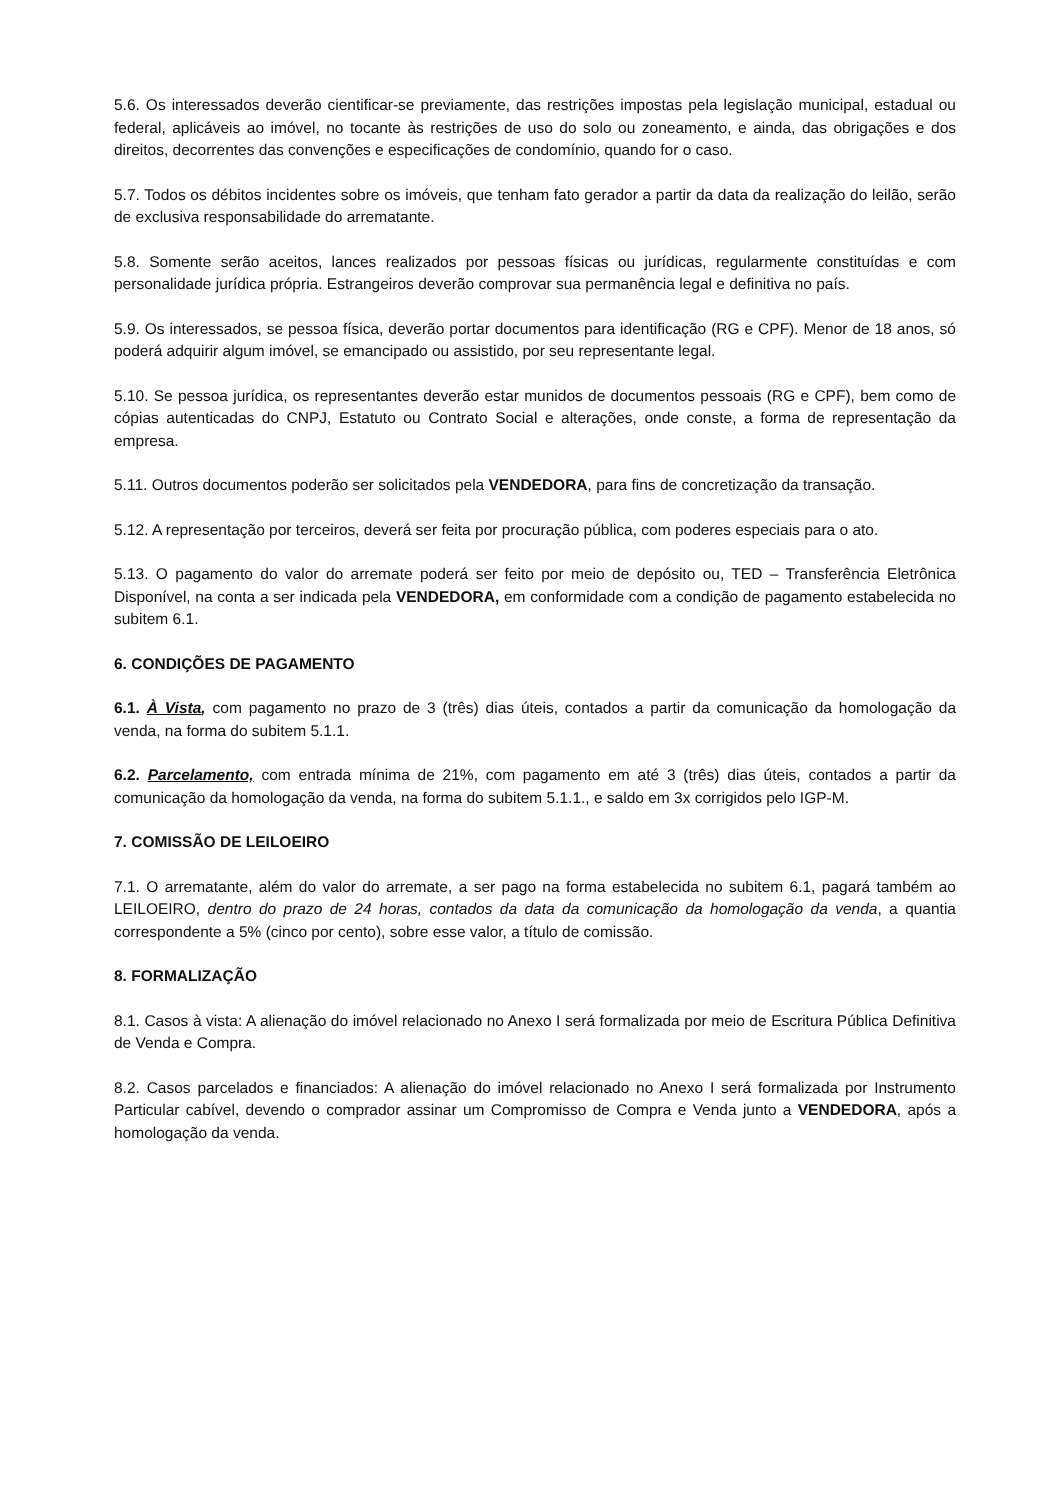5.6. Os interessados deverão cientificar-se previamente, das restrições impostas pela legislação municipal, estadual ou federal, aplicáveis ao imóvel, no tocante às restrições de uso do solo ou zoneamento, e ainda, das obrigações e dos direitos, decorrentes das convenções e especificações de condomínio, quando for o caso.
5.7. Todos os débitos incidentes sobre os imóveis, que tenham fato gerador a partir da data da realização do leilão, serão de exclusiva responsabilidade do arrematante.
5.8. Somente serão aceitos, lances realizados por pessoas físicas ou jurídicas, regularmente constituídas e com personalidade jurídica própria. Estrangeiros deverão comprovar sua permanência legal e definitiva no país.
5.9. Os interessados, se pessoa física, deverão portar documentos para identificação (RG e CPF). Menor de 18 anos, só poderá adquirir algum imóvel, se emancipado ou assistido, por seu representante legal.
5.10. Se pessoa jurídica, os representantes deverão estar munidos de documentos pessoais (RG e CPF), bem como de cópias autenticadas do CNPJ, Estatuto ou Contrato Social e alterações, onde conste, a forma de representação da empresa.
5.11. Outros documentos poderão ser solicitados pela VENDEDORA, para fins de concretização da transação.
5.12. A representação por terceiros, deverá ser feita por procuração pública, com poderes especiais para o ato.
5.13. O pagamento do valor do arremate poderá ser feito por meio de depósito ou, TED – Transferência Eletrônica Disponível, na conta a ser indicada pela VENDEDORA, em conformidade com a condição de pagamento estabelecida no subitem 6.1.
6. CONDIÇÕES DE PAGAMENTO
6.1. À Vista, com pagamento no prazo de 3 (três) dias úteis, contados a partir da comunicação da homologação da venda, na forma do subitem 5.1.1.
6.2. Parcelamento, com entrada mínima de 21%, com pagamento em até 3 (três) dias úteis, contados a partir da comunicação da homologação da venda, na forma do subitem 5.1.1., e saldo em 3x corrigidos pelo IGP-M.
7. COMISSÃO DE LEILOEIRO
7.1. O arrematante, além do valor do arremate, a ser pago na forma estabelecida no subitem 6.1, pagará também ao LEILOEIRO, dentro do prazo de 24 horas, contados da data da comunicação da homologação da venda, a quantia correspondente a 5% (cinco por cento), sobre esse valor, a título de comissão.
8. FORMALIZAÇÃO
8.1. Casos à vista: A alienação do imóvel relacionado no Anexo I será formalizada por meio de Escritura Pública Definitiva de Venda e Compra.
8.2. Casos parcelados e financiados: A alienação do imóvel relacionado no Anexo I será formalizada por Instrumento Particular cabível, devendo o comprador assinar um Compromisso de Compra e Venda junto a VENDEDORA, após a homologação da venda.